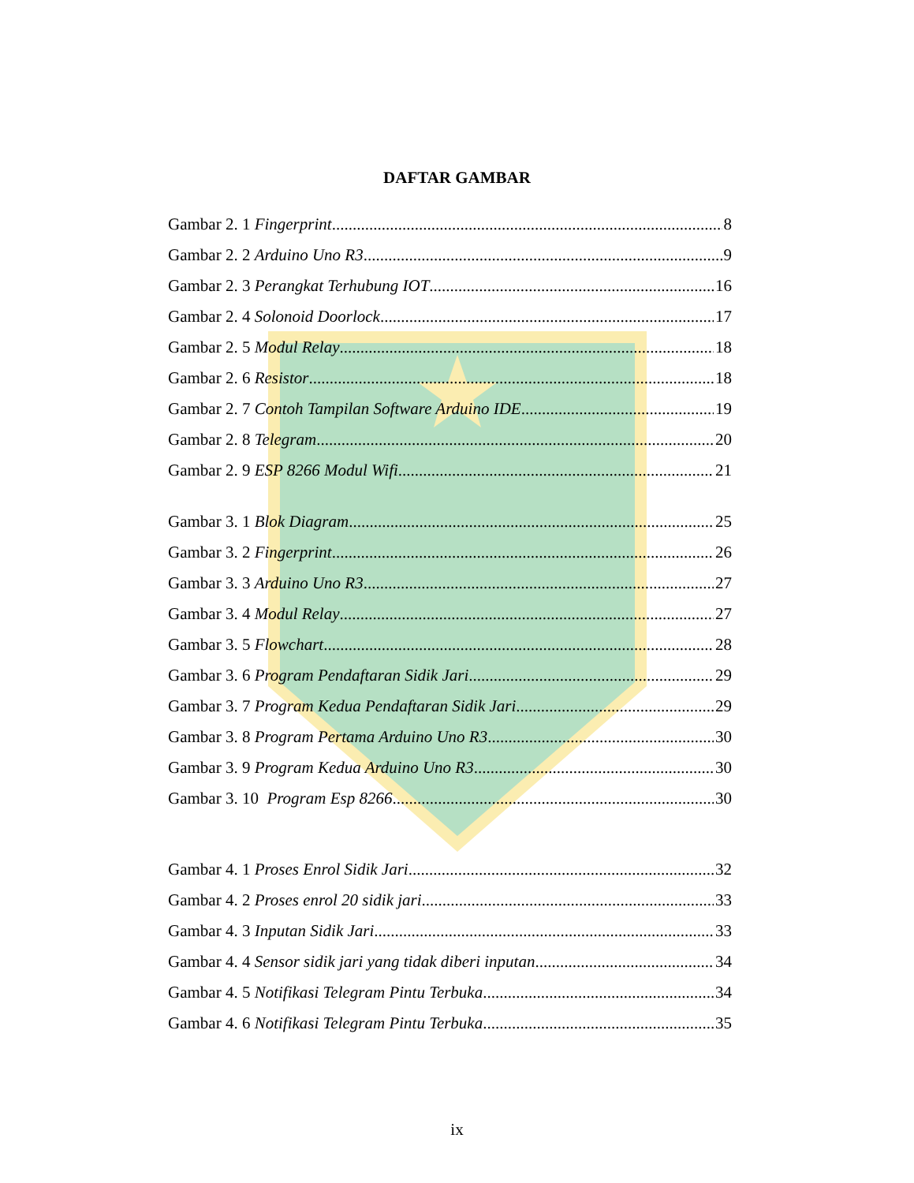DAFTAR GAMBAR
Gambar 2. 1 Fingerprint 8
Gambar 2. 2 Arduino Uno R3 9
Gambar 2. 3 Perangkat Terhubung IOT 16
Gambar 2. 4 Solonoid Doorlock 17
Gambar 2. 5 Modul Relay 18
Gambar 2. 6 Resistor 18
Gambar 2. 7 Contoh Tampilan Software Arduino IDE 19
Gambar 2. 8 Telegram 20
Gambar 2. 9 ESP 8266 Modul Wifi 21
Gambar 3. 1 Blok Diagram 25
Gambar 3. 2 Fingerprint 26
Gambar 3. 3 Arduino Uno R3 27
Gambar 3. 4 Modul Relay 27
Gambar 3. 5 Flowchart 28
Gambar 3. 6 Program Pendaftaran Sidik Jari 29
Gambar 3. 7 Program Kedua Pendaftaran Sidik Jari 29
Gambar 3. 8 Program Pertama Arduino Uno R3 30
Gambar 3. 9 Program Kedua Arduino Uno R3 30
Gambar 3. 10 Program Esp 8266 30
Gambar 4. 1 Proses Enrol Sidik Jari 32
Gambar 4. 2 Proses enrol 20 sidik jari 33
Gambar 4. 3 Inputan Sidik Jari 33
Gambar 4. 4 Sensor sidik jari yang tidak diberi inputan 34
Gambar 4. 5 Notifikasi Telegram Pintu Terbuka 34
Gambar 4. 6 Notifikasi Telegram Pintu Terbuka 35
ix